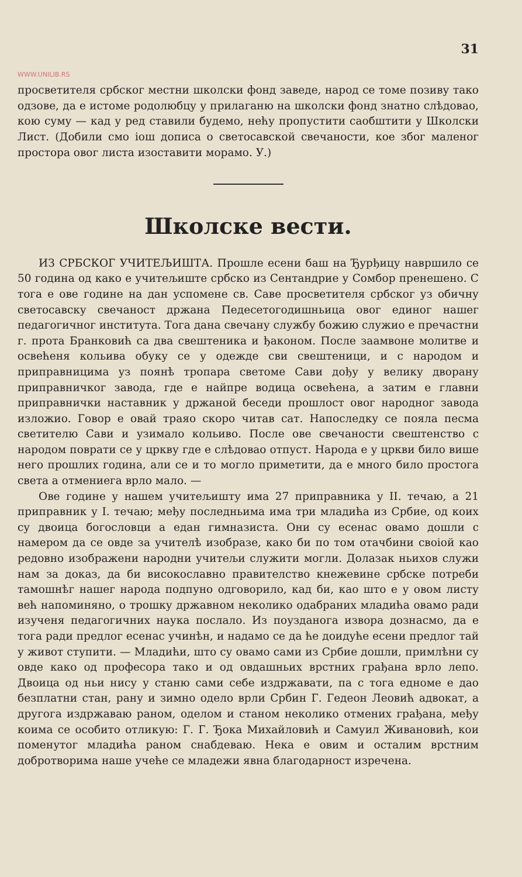31
WWW.UNILIB.RS
просветителя србског местни школски фонд заведе, народ се томе позиву тако одзове, да е истоме родолюбцу у прилаганю на школски фонд знатно слѣдовао, кою суму — кад у ред ставили будемо, нећу пропустити саобштити у Школски Лист. (Добили смо iош дописа о светосавской свечаности, кое због маленог простора овог листа изоставити морамо. У.)
Школске вести.
ИЗ СРБСКОГ УЧИТЕЉИШТА. Прошле есени баш на Ђурђицу навршило се 50 година од како е учитељиште србско из Сентандрие у Сомбор пренешено. С тога е ове године на дан успомене св. Саве просветителя србског уз обичну светосавску свечаност држана Педесетогодишньица овог единог нашег педагогичног института. Тога дана свечану службу божию служио е пречастни г. прота Бранковић са два свештеника и ђаконом. После заамвоне молитве и освећеня кольива обуку се у одежде сви свештеници, и с народом и приправницима уз поянѣ тропара светоме Сави дођу у велику дворану приправничког завода, где е найпре водица освећена, а затим е главни приправнички наставник у држаной беседи прошлост овог народног завода изложио. Говор е овай траяо скоро читав сат. Напоследку се пояла песма светителю Сави и узимало кольиво. После ове свечаности свештенство с народом поврати се у цркву где е слѣдовао отпуст. Народа е у цркви било више него прошлих година, али се и то могло приметити, да е много било простога света а отмениега врло мало. —
Ове године у нашем учитељишту има 27 приправника у II. течаю, а 21 приправник у I. течаю; међу последньима има три младића из Србие, од коих су двоица богословци а едан гимназиста. Они су есенас овамо дошли с намером да се овде за учителѣ изобразе, како би по том отачбини своiой као редовно изображени народни учитељи служити могли. Долазак ньихов служи нам за доказ, да би високославно правителство кнежевине србске потреби тамошнѣг нашег народа подпуно одговорило, кад би, као што е у овом листу већ напоминяно, о трошку државном неколико одабраних младића овамо ради изученя педагогичних наука послало. Из поузданога извора дознасмо, да е тога ради предлог есенас учинѣн, и надамо се да ће доидуће есени предлог тай у живот ступити. — Младићи, што су овамо сами из Србие дошли, примлѣни су овде како од професора тако и од овдашньих врстних грађана врло лепо. Двоица од ньи нису у станю сами себе издржавати, па с тога едноме е дао безплатни стан, рану и зимно одело врли Србин Г. Гедеон Леовић адвокат, а другога издржаваю раном, оделом и станом неколико отмених грађана, међу коима се особито отликую: Г. Г. Ђока Михайловић и Самуил Живановић, кои поменутог младића раном снабдеваю. Нека е овим и осталим врстним добротворима наше учеће се младежи явна благодарност изречена.